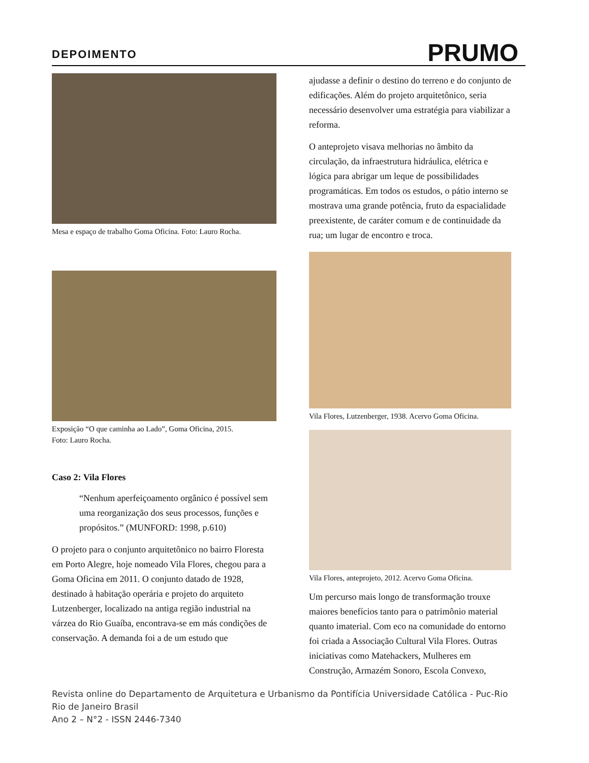DEPOIMENTO
PRUMO
Mesa e espaço de trabalho Goma Oficina. Foto: Lauro Rocha.
Exposição “O que caminha ao Lado”, Goma Oficina, 2015.
Foto: Lauro Rocha.
Caso 2: Vila Flores
“Nenhum aperfeiçoamento orgânico é possível sem uma reorganização dos seus processos, funções e propósitos.” (MUNFORD: 1998, p.610)
O projeto para o conjunto arquitetônico no bairro Floresta em Porto Alegre, hoje nomeado Vila Flores, chegou para a Goma Oficina em 2011. O conjunto datado de 1928, destinado à habitação operária e projeto do arquiteto Lutzenberger, localizado na antiga região industrial na várzea do Rio Guaíba, encontrava-se em más condições de conservação. A demanda foi a de um estudo que
ajudasse a definir o destino do terreno e do conjunto de edificações. Além do projeto arquitetônico, seria necessário desenvolver uma estratégia para viabilizar a reforma.
O anteprojeto visava melhorias no âmbito da circulação, da infraestrutura hidráulica, elétrica e lógica para abrigar um leque de possibilidades programáticas. Em todos os estudos, o pátio interno se mostrava uma grande potência, fruto da espacialidade preexistente, de caráter comum e de continuidade da rua; um lugar de encontro e troca.
Vila Flores, Lutzenberger, 1938. Acervo Goma Oficina.
Vila Flores, anteprojeto, 2012. Acervo Goma Oficina.
Um percurso mais longo de transformação trouxe maiores benefícios tanto para o patrimônio material quanto imaterial. Com eco na comunidade do entorno foi criada a Associação Cultural Vila Flores. Outras iniciativas como Matehackers, Mulheres em Construção, Armazém Sonoro, Escola Convexo,
Revista online do Departamento de Arquitetura e Urbanismo da Pontifícia Universidade Católica - Puc-Rio
Rio de Janeiro Brasil
Ano 2 – N°2 - ISSN 2446-7340